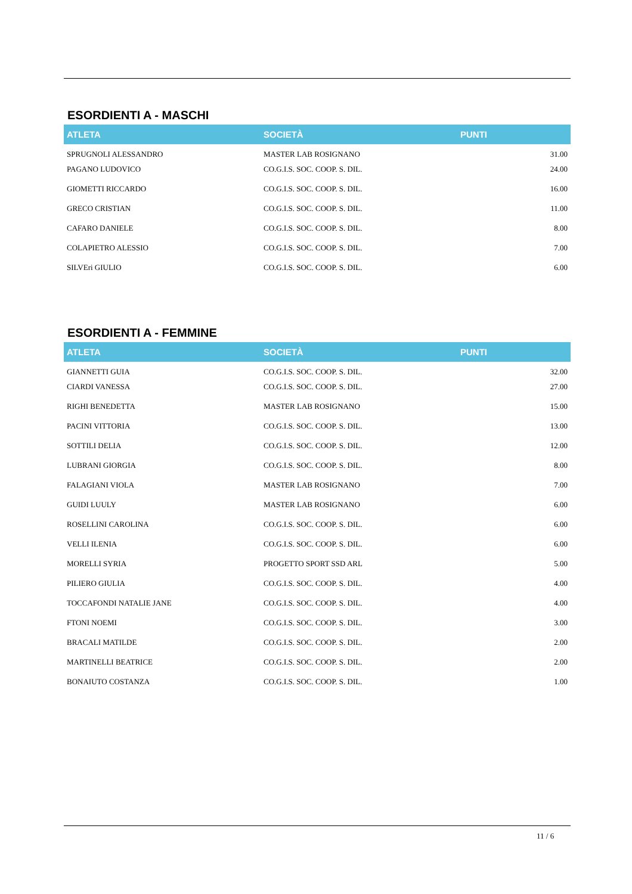ESORDIENTI A - MASCHI
| ATLETA | SOCIETÀ | PUNTI |
| --- | --- | --- |
| SPRUGNOLI ALESSANDRO | MASTER LAB ROSIGNANO | 31.00 |
| PAGANO LUDOVICO | CO.G.I.S. SOC. COOP. S. DIL. | 24.00 |
| GIOMETTI RICCARDO | CO.G.I.S. SOC. COOP. S. DIL. | 16.00 |
| GRECO CRISTIAN | CO.G.I.S. SOC. COOP. S. DIL. | 11.00 |
| CAFARO DANIELE | CO.G.I.S. SOC. COOP. S. DIL. | 8.00 |
| COLAPIETRO ALESSIO | CO.G.I.S. SOC. COOP. S. DIL. | 7.00 |
| SILVEri GIULIO | CO.G.I.S. SOC. COOP. S. DIL. | 6.00 |
ESORDIENTI A - FEMMINE
| ATLETA | SOCIETÀ | PUNTI |
| --- | --- | --- |
| GIANNETTI GUIA | CO.G.I.S. SOC. COOP. S. DIL. | 32.00 |
| CIARDI VANESSA | CO.G.I.S. SOC. COOP. S. DIL. | 27.00 |
| RIGHI BENEDETTA | MASTER LAB ROSIGNANO | 15.00 |
| PACINI VITTORIA | CO.G.I.S. SOC. COOP. S. DIL. | 13.00 |
| SOTTILI DELIA | CO.G.I.S. SOC. COOP. S. DIL. | 12.00 |
| LUBRANI GIORGIA | CO.G.I.S. SOC. COOP. S. DIL. | 8.00 |
| FALAGIANI VIOLA | MASTER LAB ROSIGNANO | 7.00 |
| GUIDI LUULY | MASTER LAB ROSIGNANO | 6.00 |
| ROSELLINI CAROLINA | CO.G.I.S. SOC. COOP. S. DIL. | 6.00 |
| VELLI ILENIA | CO.G.I.S. SOC. COOP. S. DIL. | 6.00 |
| MORELLI SYRIA | PROGETTO SPORT SSD ARL | 5.00 |
| PILIERO GIULIA | CO.G.I.S. SOC. COOP. S. DIL. | 4.00 |
| TOCCAFONDI NATALIE JANE | CO.G.I.S. SOC. COOP. S. DIL. | 4.00 |
| FTONI NOEMI | CO.G.I.S. SOC. COOP. S. DIL. | 3.00 |
| BRACALI MATILDE | CO.G.I.S. SOC. COOP. S. DIL. | 2.00 |
| MARTINELLI BEATRICE | CO.G.I.S. SOC. COOP. S. DIL. | 2.00 |
| BONAIUTO COSTANZA | CO.G.I.S. SOC. COOP. S. DIL. | 1.00 |
11 / 6